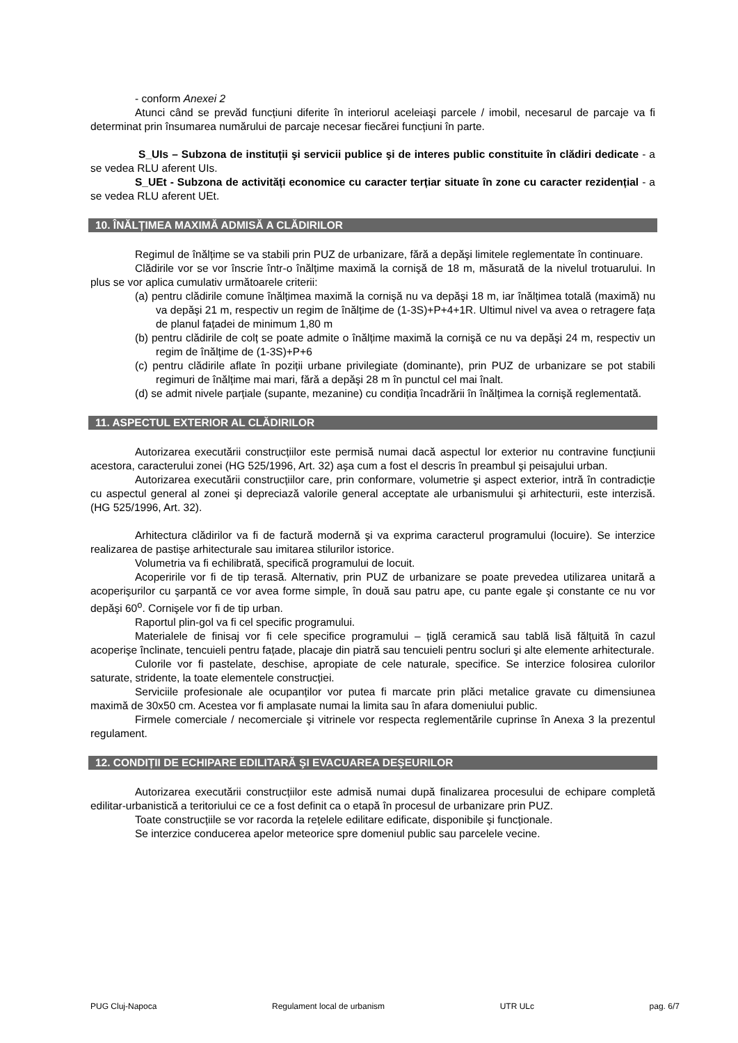- conform Anexei 2
Atunci când se prevăd funcțiuni diferite în interiorul aceleiaşi parcele / imobil, necesarul de parcaje va fi determinat prin însumarea numărului de parcaje necesar fiecărei funcțiuni în parte.
S_UIs – Subzona de instituții şi servicii publice şi de interes public constituite în clădiri dedicate - a se vedea RLU aferent UIs.
S_UEt - Subzona de activități economice cu caracter terțiar situate în zone cu caracter rezidențial - a se vedea RLU aferent UEt.
10. ÎNĂLȚIMEA MAXIMĂ ADMISĂ A CLĂDIRILOR
Regimul de înălțime se va stabili prin PUZ de urbanizare, fără a depăşi limitele reglementate în continuare.
Clădirile vor se vor înscrie într-o înălțime maximă la cornişă de 18 m, măsurată de la nivelul trotuarului. In plus se vor aplica cumulativ următoarele criterii:
(a) pentru clădirile comune înălțimea maximă la cornişă nu va depăşi 18 m, iar înălțimea totală (maximă) nu va depăşi 21 m, respectiv un regim de înălțime de (1-3S)+P+4+1R. Ultimul nivel va avea o retragere fața de planul fațadei de minimum 1,80 m
(b) pentru clădirile de colț se poate admite o înălțime maximă la cornişă ce nu va depăşi 24 m, respectiv un regim de înălțime de (1-3S)+P+6
(c) pentru clădirile aflate în poziții urbane privilegiate (dominante), prin PUZ de urbanizare se pot stabili regimuri de înălțime mai mari, fără a depăşi 28 m în punctul cel mai înalt.
(d) se admit nivele parțiale (supante, mezanine) cu condiția încadrării în înălțimea la cornişă reglementată.
11. ASPECTUL EXTERIOR AL CLĂDIRILOR
Autorizarea executării construcțiilor este permisă numai dacă aspectul lor exterior nu contravine funcțiunii acestora, caracterului zonei (HG 525/1996, Art. 32) aşa cum a fost el descris în preambul şi peisajului urban.
Autorizarea executării construcțiilor care, prin conformare, volumetrie şi aspect exterior, intră în contradicție cu aspectul general al zonei şi depreciază valorile general acceptate ale urbanismului şi arhitecturii, este interzisă. (HG 525/1996, Art. 32).
Arhitectura clădirilor va fi de factură modernă şi va exprima caracterul programului (locuire). Se interzice realizarea de pastişe arhitecturale sau imitarea stilurilor istorice.
Volumetria va fi echilibrată, specifică programului de locuit.
Acoperirile vor fi de tip terasă. Alternativ, prin PUZ de urbanizare se poate prevedea utilizarea unitară a acoperişurilor cu şarpantă ce vor avea forme simple, în două sau patru ape, cu pante egale şi constante ce nu vor depăşi 60<sup>o</sup>. Cornişele vor fi de tip urban.
Raportul plin-gol va fi cel specific programului.
Materialele de finisaj vor fi cele specifice programului – țiglă ceramică sau tablă lisă fălțuită în cazul acoperişe înclinate, tencuieli pentru fațade, placaje din piatră sau tencuieli pentru socluri şi alte elemente arhitecturale.
Culorile vor fi pastelate, deschise, apropiate de cele naturale, specifice. Se interzice folosirea culorilor saturate, stridente, la toate elementele construcției.
Serviciile profesionale ale ocupanților vor putea fi marcate prin plăci metalice gravate cu dimensiunea maximă de 30x50 cm. Acestea vor fi amplasate numai la limita sau în afara domeniului public.
Firmele comerciale / necomerciale şi vitrinele vor respecta reglementările cuprinse în Anexa 3 la prezentul regulament.
12. CONDIȚII DE ECHIPARE EDILITARĂ ŞI EVACUAREA DEŞEURILOR
Autorizarea executării construcțiilor este admisă numai după finalizarea procesului de echipare completă edilitar-urbanistică a teritoriului ce ce a fost definit ca o etapă în procesul de urbanizare prin PUZ.
Toate construcțiile se vor racorda la rețelele edilitare edificate, disponibile şi funcționale.
Se interzice conducerea apelor meteorice spre domeniul public sau parcelele vecine.
PUG Cluj-Napoca Regulament local de urbanism UTR ULc pag. 6/7